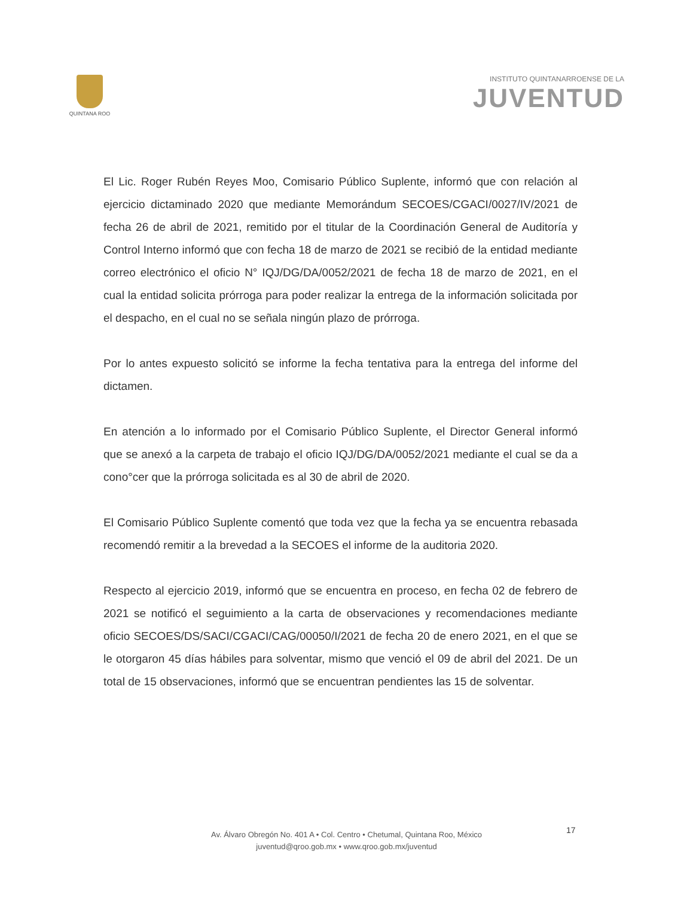QUINTANA ROO
INSTITUTO QUINTANARROENSE DE LA
JUVENTUD
El Lic. Roger Rubén Reyes Moo, Comisario Público Suplente, informó que con relación al ejercicio dictaminado 2020 que mediante Memorándum SECOES/CGACI/0027/IV/2021 de fecha 26 de abril de 2021, remitido por el titular de la Coordinación General de Auditoría y Control Interno informó que con fecha 18 de marzo de 2021 se recibió de la entidad mediante correo electrónico el oficio N° IQJ/DG/DA/0052/2021 de fecha 18 de marzo de 2021, en el cual la entidad solicita prórroga para poder realizar la entrega de la información solicitada por el despacho, en el cual no se señala ningún plazo de prórroga.
Por lo antes expuesto solicitó se informe la fecha tentativa para la entrega del informe del dictamen.
En atención a lo informado por el Comisario Público Suplente, el Director General informó que se anexó a la carpeta de trabajo el oficio IQJ/DG/DA/0052/2021 mediante el cual se da a cono°cer que la prórroga solicitada es al 30 de abril de 2020.
El Comisario Público Suplente comentó que toda vez que la fecha ya se encuentra rebasada recomendó remitir a la brevedad a la SECOES el informe de la auditoria 2020.
Respecto al ejercicio 2019, informó que se encuentra en proceso, en fecha 02 de febrero de 2021 se notificó el seguimiento a la carta de observaciones y recomendaciones mediante oficio SECOES/DS/SACI/CGACI/CAG/00050/I/2021 de fecha 20 de enero 2021, en el que se le otorgaron 45 días hábiles para solventar, mismo que venció el 09 de abril del 2021. De un total de 15 observaciones, informó que se encuentran pendientes las 15 de solventar.
Av. Álvaro Obregón No. 401 A • Col. Centro • Chetumal, Quintana Roo, México
juventud@qroo.gob.mx • www.qroo.gob.mx/juventud
17